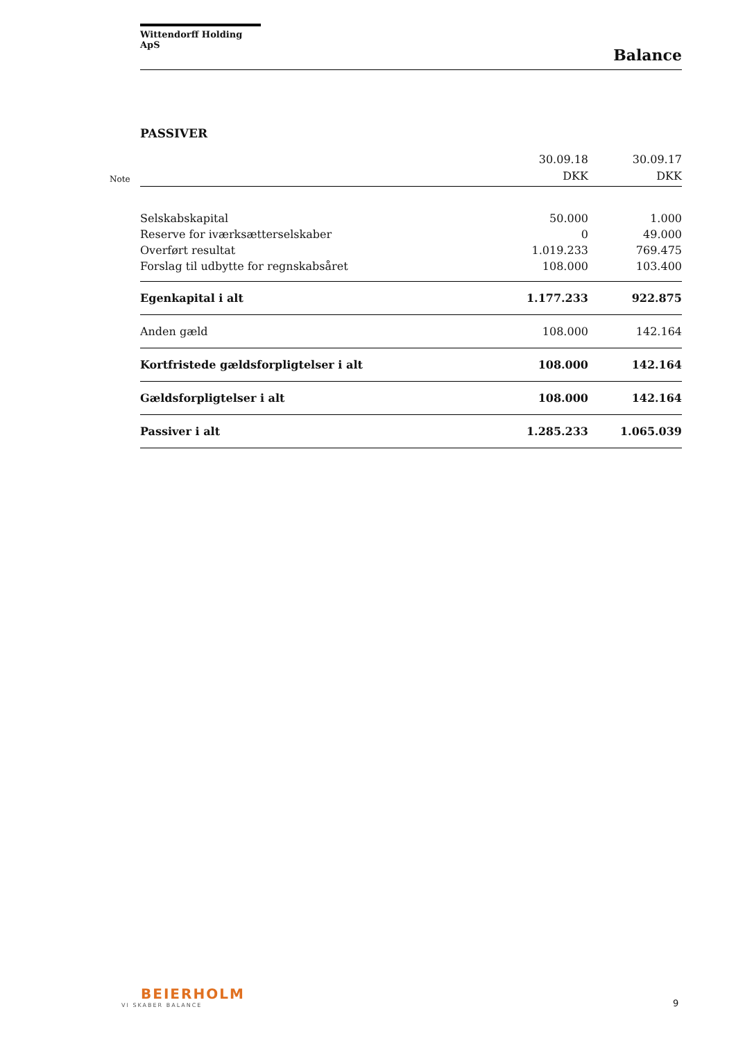Wittendorff Holding ApS
Balance
PASSIVER
Note
| | 30.09.18 DKK | 30.09.17 DKK |
| Selskabskapital | 50.000 | 1.000 |
| Reserve for iværksætterselskaber | 0 | 49.000 |
| Overført resultat | 1.019.233 | 769.475 |
| Forslag til udbytte for regnskabsåret | 108.000 | 103.400 |
| Egenkapital i alt | 1.177.233 | 922.875 |
| Anden gæld | 108.000 | 142.164 |
| Kortfristede gældsforpligtelser i alt | 108.000 | 142.164 |
| Gældsforpligtelser i alt | 108.000 | 142.164 |
| Passiver i alt | 1.285.233 | 1.065.039 |
BEIERHOLM
VI SKABER BALANCE
9